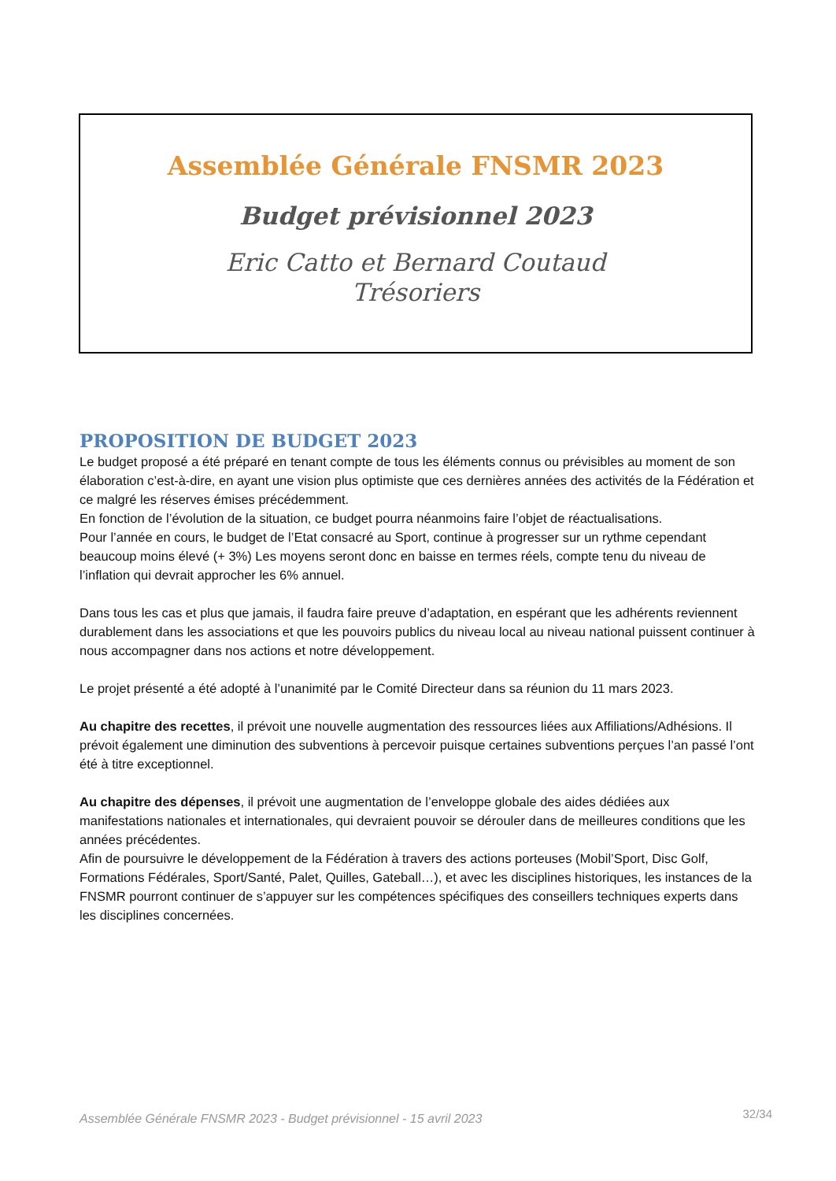Assemblée Générale FNSMR 2023
Budget prévisionnel 2023
Eric Catto et Bernard Coutaud
Trésoriers
PROPOSITION DE BUDGET 2023
Le budget proposé a été préparé en tenant compte de tous les éléments connus ou prévisibles au moment de son élaboration c’est-à-dire, en ayant une vision plus optimiste que ces dernières années des activités de la Fédération et ce malgré les réserves émises précédemment.
En fonction de l’évolution de la situation, ce budget pourra néanmoins faire l’objet de réactualisations.
Pour l’année en cours, le budget de l’Etat consacré au Sport, continue à progresser sur un rythme cependant beaucoup moins élevé (+ 3%) Les moyens seront donc en baisse en termes réels, compte tenu du niveau de l’inflation qui devrait approcher les 6% annuel.
Dans tous les cas et plus que jamais, il faudra faire preuve d’adaptation, en espérant que les adhérents reviennent durablement dans les associations et que les pouvoirs publics du niveau local au niveau national puissent continuer à nous accompagner dans nos actions et notre développement.
Le projet présenté a été adopté à l’unanimité par le Comité Directeur dans sa réunion du 11 mars 2023.
Au chapitre des recettes, il prévoit une nouvelle augmentation des ressources liées aux Affiliations/Adhésions. Il prévoit également une diminution des subventions à percevoir puisque certaines subventions perçues l’an passé l’ont été à titre exceptionnel.
Au chapitre des dépenses, il prévoit une augmentation de l’enveloppe globale des aides dédiées aux manifestations nationales et internationales, qui devraient pouvoir se dérouler dans de meilleures conditions que les années précédentes.
Afin de poursuivre le développement de la Fédération à travers des actions porteuses (Mobil’Sport, Disc Golf, Formations Fédérales, Sport/Santé, Palet, Quilles, Gateball…), et avec les disciplines historiques, les instances de la FNSMR pourront continuer de s’appuyer sur les compétences spécifiques des conseillers techniques experts dans les disciplines concernées.
Assemblée Générale FNSMR 2023 - Budget prévisionnel - 15 avril 2023 32/34